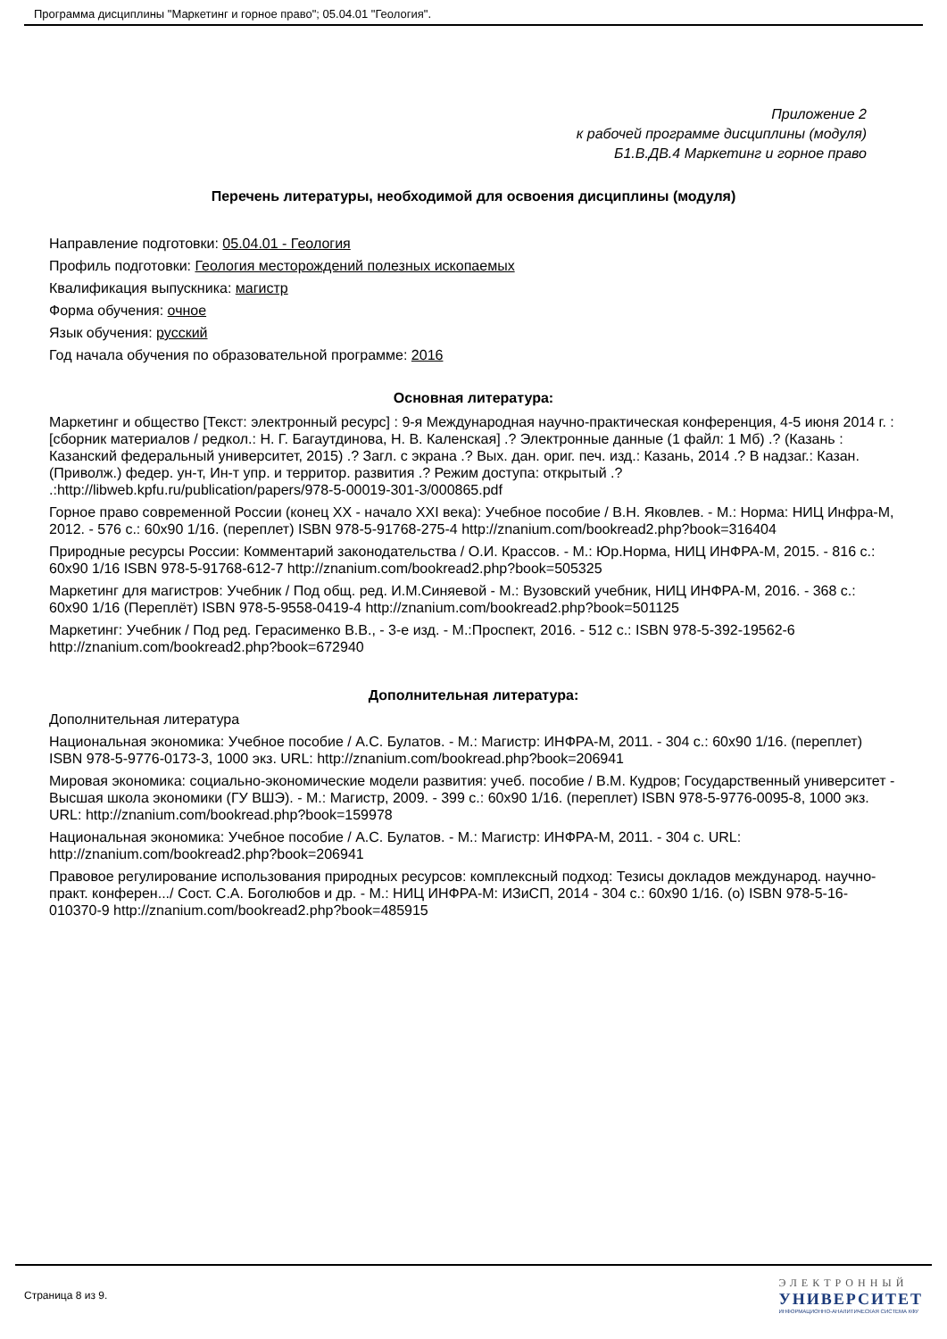Программа дисциплины "Маркетинг и горное право"; 05.04.01 "Геология".
Приложение 2
к рабочей программе дисциплины (модуля)
Б1.В.ДВ.4 Маркетинг и горное право
Перечень литературы, необходимой для освоения дисциплины (модуля)
Направление подготовки: 05.04.01 - Геология
Профиль подготовки: Геология месторождений полезных ископаемых
Квалификация выпускника: магистр
Форма обучения: очное
Язык обучения: русский
Год начала обучения по образовательной программе: 2016
Основная литература:
Маркетинг и общество [Текст: электронный ресурс] : 9-я Международная научно-практическая конференция, 4-5 июня 2014 г. : [сборник материалов / редкол.: Н. Г. Багаутдинова, Н. В. Каленская] .? Электронные данные (1 файл: 1 Мб) .? (Казань : Казанский федеральный университет, 2015) .? Загл. с экрана .? Вых. дан. ориг. печ. изд.: Казань, 2014 .? В надзаг.: Казан. (Приволж.) федер. ун-т, Ин-т упр. и территор. развития .? Режим доступа: открытый .? .:http://libweb.kpfu.ru/publication/papers/978-5-00019-301-3/000865.pdf
Горное право современной России (конец XX - начало XXI века): Учебное пособие / В.Н. Яковлев. - М.: Норма: НИЦ Инфра-М, 2012. - 576 с.: 60x90 1/16. (переплет) ISBN 978-5-91768-275-4 http://znanium.com/bookread2.php?book=316404
Природные ресурсы России: Комментарий законодательства / О.И. Крассов. - М.: Юр.Норма, НИЦ ИНФРА-М, 2015. - 816 с.: 60x90 1/16 ISBN 978-5-91768-612-7 http://znanium.com/bookread2.php?book=505325
Маркетинг для магистров: Учебник / Под общ. ред. И.М.Синяевой - М.: Вузовский учебник, НИЦ ИНФРА-М, 2016. - 368 с.: 60x90 1/16 (Переплёт) ISBN 978-5-9558-0419-4 http://znanium.com/bookread2.php?book=501125
Маркетинг: Учебник / Под ред. Герасименко В.В., - 3-е изд. - М.:Проспект, 2016. - 512 с.: ISBN 978-5-392-19562-6 http://znanium.com/bookread2.php?book=672940
Дополнительная литература:
Дополнительная литература
Национальная экономика: Учебное пособие / А.С. Булатов. - М.: Магистр: ИНФРА-М, 2011. - 304 с.: 60x90 1/16. (переплет) ISBN 978-5-9776-0173-3, 1000 экз. URL: http://znanium.com/bookread.php?book=206941
Мировая экономика: социально-экономические модели развития: учеб. пособие / В.М. Кудров; Государственный университет - Высшая школа экономики (ГУ ВШЭ). - М.: Магистр, 2009. - 399 с.: 60x90 1/16. (переплет) ISBN 978-5-9776-0095-8, 1000 экз. URL: http://znanium.com/bookread.php?book=159978
Национальная экономика: Учебное пособие / А.С. Булатов. - М.: Магистр: ИНФРА-М, 2011. - 304 с. URL: http://znanium.com/bookread2.php?book=206941
Правовое регулирование использования природных ресурсов: комплексный подход: Тезисы докладов международ. научно-практ. конферен.../ Сост. С.А. Боголюбов и др. - М.: НИЦ ИНФРА-М: ИЗиСП, 2014 - 304 с.: 60x90 1/16. (о) ISBN 978-5-16-010370-9 http://znanium.com/bookread2.php?book=485915
Страница 8 из 9.
ЭЛЕКТРОННЫЙ
УНИВЕРСИТЕТ
ИНФОРМАЦИОННО-АНАЛИТИЧЕСКАЯ СИСТЕМА КФУ